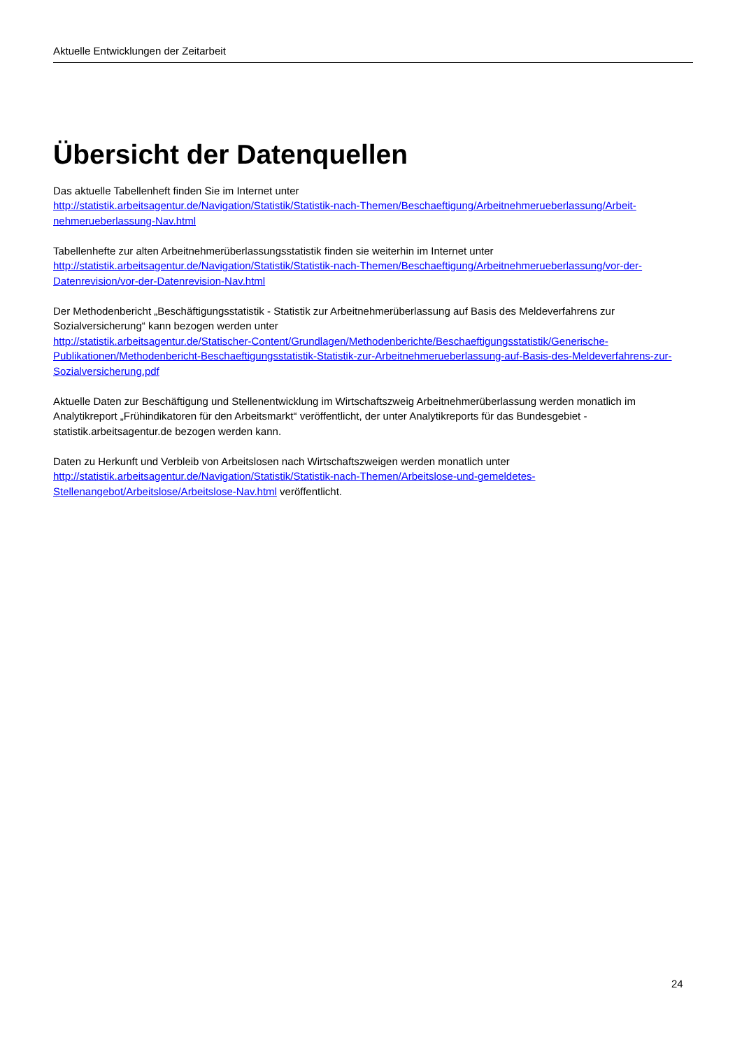Aktuelle Entwicklungen der Zeitarbeit
Übersicht der Datenquellen
Das aktuelle Tabellenheft finden Sie im Internet unter
http://statistik.arbeitsagentur.de/Navigation/Statistik/Statistik-nach-Themen/Beschaeftigung/Arbeitnehmerueberlassung/Arbeit-nehmerueberlassung-Nav.html
Tabellenhefte zur alten Arbeitnehmerüberlassungsstatistik finden sie weiterhin im Internet unter
http://statistik.arbeitsagentur.de/Navigation/Statistik/Statistik-nach-Themen/Beschaeftigung/Arbeitnehmerueberlassung/vor-der-Datenrevision/vor-der-Datenrevision-Nav.html
Der Methodenbericht „Beschäftigungsstatistik - Statistik zur Arbeitnehmerüberlassung auf Basis des Meldeverfahrens zur Sozialversicherung“ kann bezogen werden unter
http://statistik.arbeitsagentur.de/Statischer-Content/Grundlagen/Methodenberichte/Beschaeftigungsstatistik/Generische-Publikationen/Methodenbericht-Beschaeftigungsstatistik-Statistik-zur-Arbeitnehmerueberlassung-auf-Basis-des-Meldeverfahrens-zur-Sozialversicherung.pdf
Aktuelle Daten zur Beschäftigung und Stellenentwicklung im Wirtschaftszweig Arbeitnehmerüberlassung werden monatlich im Analytikreport „Frühindikatoren für den Arbeitsmarkt“ veröffentlicht, der unter Analytikreports für das Bundesgebiet - statistik.arbeitsagentur.de bezogen werden kann.
Daten zu Herkunft und Verbleib von Arbeitslosen nach Wirtschaftszweigen werden monatlich unter http://statistik.arbeitsagentur.de/Navigation/Statistik/Statistik-nach-Themen/Arbeitslose-und-gemeldetes-Stellenangebot/Arbeitslose/Arbeitslose-Nav.html veröffentlicht.
24